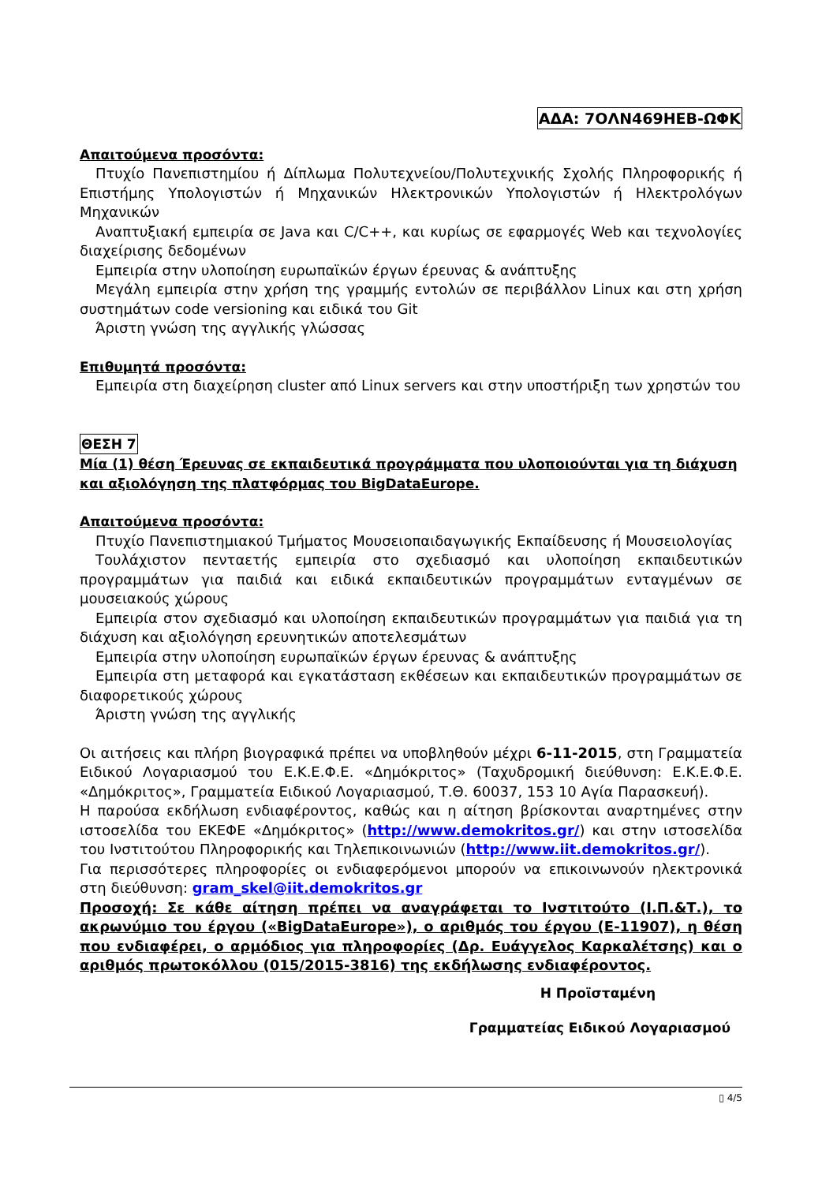ΑΔΑ: 7ΟΛΝ469ΗΕΒ-ΩΦΚ
Απαιτούμενα προσόντα:
Πτυχίο Πανεπιστημίου ή Δίπλωμα Πολυτεχνείου/Πολυτεχνικής Σχολής Πληροφορικής ή Επιστήμης Υπολογιστών ή Μηχανικών Ηλεκτρονικών Υπολογιστών ή Ηλεκτρολόγων Μηχανικών
Αναπτυξιακή εμπειρία σε Java και C/C++, και κυρίως σε εφαρμογές Web και τεχνολογίες διαχείρισης δεδομένων
Εμπειρία στην υλοποίηση ευρωπαϊκών έργων έρευνας & ανάπτυξης
Μεγάλη εμπειρία στην χρήση της γραμμής εντολών σε περιβάλλον Linux και στη χρήση συστημάτων code versioning και ειδικά του Git
Άριστη γνώση της αγγλικής γλώσσας
Επιθυμητά προσόντα:
Εμπειρία στη διαχείρηση cluster από Linux servers και στην υποστήριξη των χρηστών του
ΘΕΣΗ 7
Μία (1) θέση Έρευνας σε εκπαιδευτικά προγράμματα που υλοποιούνται για τη διάχυση και αξιολόγηση της πλατφόρμας του BigDataEurope.
Απαιτούμενα προσόντα:
Πτυχίο Πανεπιστημιακού Τμήματος Μουσειοπαιδαγωγικής Εκπαίδευσης ή Μουσειολογίας
Τουλάχιστον πενταετής εμπειρία στο σχεδιασμό και υλοποίηση εκπαιδευτικών προγραμμάτων για παιδιά και ειδικά εκπαιδευτικών προγραμμάτων ενταγμένων σε μουσειακούς χώρους
Εμπειρία στον σχεδιασμό και υλοποίηση εκπαιδευτικών προγραμμάτων για παιδιά για τη διάχυση και αξιολόγηση ερευνητικών αποτελεσμάτων
Εμπειρία στην υλοποίηση ευρωπαϊκών έργων έρευνας & ανάπτυξης
Εμπειρία στη μεταφορά και εγκατάσταση εκθέσεων και εκπαιδευτικών προγραμμάτων σε διαφορετικούς χώρους
Άριστη γνώση της αγγλικής
Οι αιτήσεις και πλήρη βιογραφικά πρέπει να υποβληθούν μέχρι 6-11-2015, στη Γραμματεία Ειδικού Λογαριασμού του Ε.Κ.Ε.Φ.Ε. «Δημόκριτος» (Ταχυδρομική διεύθυνση: Ε.Κ.Ε.Φ.Ε. «Δημόκριτος», Γραμματεία Ειδικού Λογαριασμού, Τ.Θ. 60037, 153 10 Αγία Παρασκευή).
Η παρούσα εκδήλωση ενδιαφέροντος, καθώς και η αίτηση βρίσκονται αναρτημένες στην ιστοσελίδα του ΕΚΕΦΕ «Δημόκριτος» (http://www.demokritos.gr/) και στην ιστοσελίδα του Ινστιτούτου Πληροφορικής και Τηλεπικοινωνιών (http://www.iit.demokritos.gr/).
Για περισσότερες πληροφορίες οι ενδιαφερόμενοι μπορούν να επικοινωνούν ηλεκτρονικά στη διεύθυνση: gram_skel@iit.demokritos.gr
Προσοχή: Σε κάθε αίτηση πρέπει να αναγράφεται το Ινστιτούτο (Ι.Π.&Τ.), το ακρωνύμιο του έργου («BigDataEurope»), ο αριθμός του έργου (Ε-11907), η θέση που ενδιαφέρει, ο αρμόδιος για πληροφορίες (Δρ. Ευάγγελος Καρκαλέτσης) και ο αριθμός πρωτοκόλλου (015/2015-3816) της εκδήλωσης ενδιαφέροντος.
Η Προϊσταμένη
Γραμματείας Ειδικού Λογαριασμού
▯ 4/5